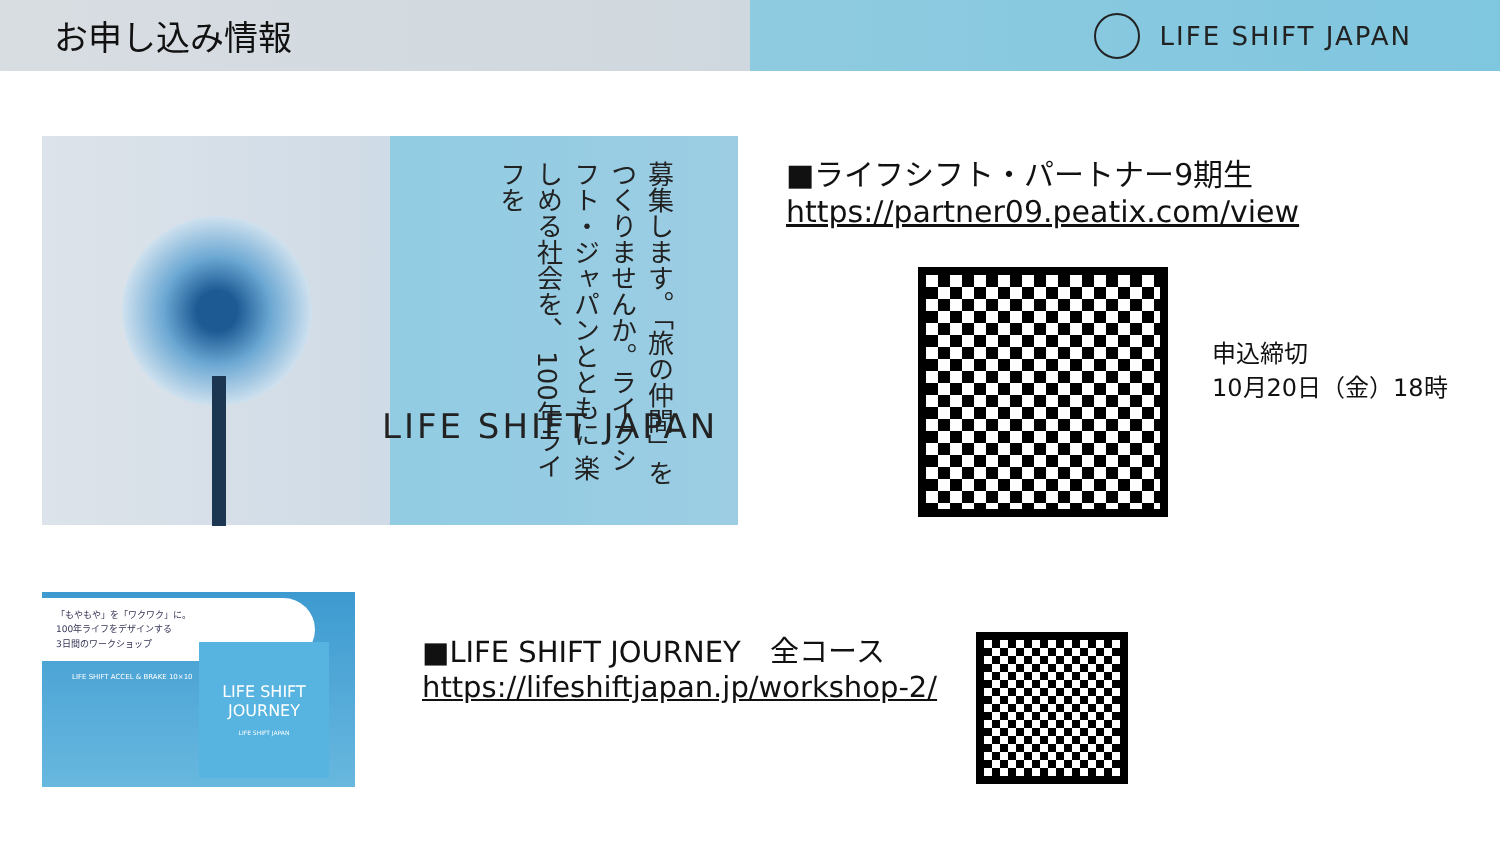お申し込み情報
LIFE SHIFT JAPAN
募集します。「旅の仲間」を つくりませんか。ライフシフト・ジャパンとともに 楽しめる社会を、 100年ライフを
LIFE SHIFT JAPAN
■ライフシフト・パートナー9期生
https://partner09.peatix.com/view
申込締切
10月20日（金）18時
「もやもや」を「ワクワク」に。
100年ライフをデザインする
3日間のワークショップ
LIFE SHIFT ACCEL & BRAKE 10×10
LIFE SHIFT
JOURNEY
LIFE SHIFT JAPAN
■LIFE SHIFT JOURNEY　全コース
https://lifeshiftjapan.jp/workshop-2/